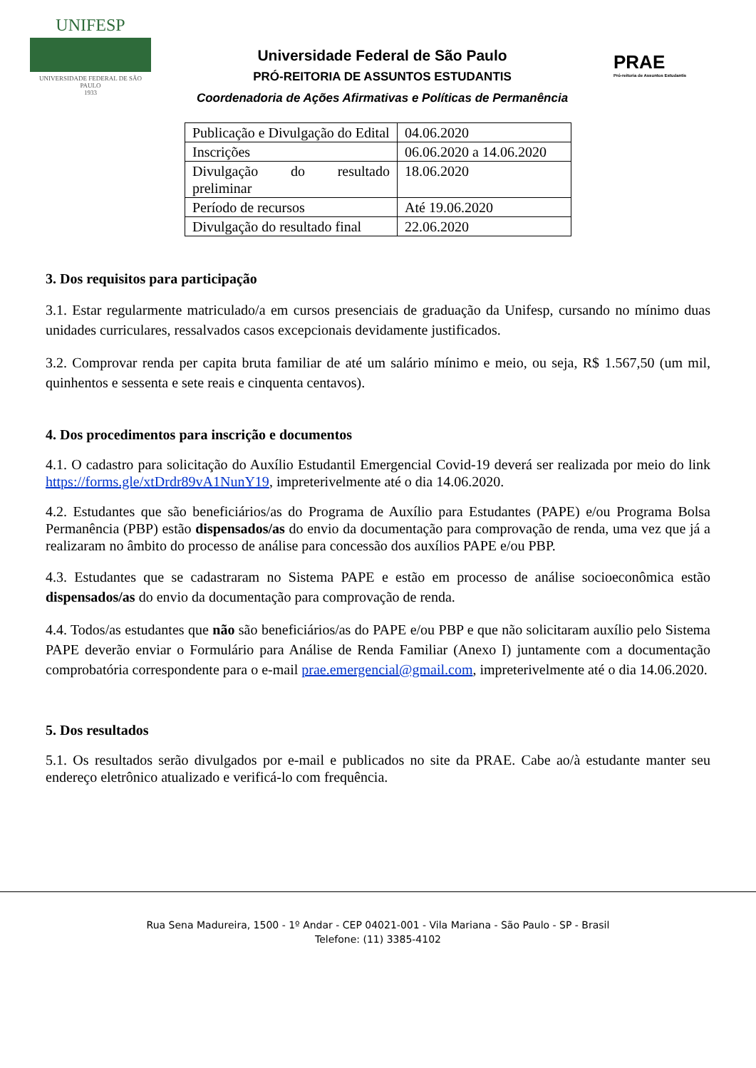UNIFESP
UNIVERSIDADE FEDERAL DE SÃO PAULO
1933
Universidade Federal de São Paulo
PRÓ-REITORIA DE ASSUNTOS ESTUDANTIS
Coordenadoria de Ações Afirmativas e Políticas de Permanência
PRAE
Pró-reitoria de Assuntos Estudantis
| Publicação e Divulgação do Edital | 04.06.2020 |
| Inscrições | 06.06.2020 a 14.06.2020 |
| Divulgação do resultado preliminar | 18.06.2020 |
| Período de recursos | Até 19.06.2020 |
| Divulgação do resultado final | 22.06.2020 |
3. Dos requisitos para participação
3.1. Estar regularmente matriculado/a em cursos presenciais de graduação da Unifesp, cursando no mínimo duas unidades curriculares, ressalvados casos excepcionais devidamente justificados.
3.2. Comprovar renda per capita bruta familiar de até um salário mínimo e meio, ou seja, R$ 1.567,50 (um mil, quinhentos e sessenta e sete reais e cinquenta centavos).
4. Dos procedimentos para inscrição e documentos
4.1. O cadastro para solicitação do Auxílio Estudantil Emergencial Covid-19 deverá ser realizada por meio do link https://forms.gle/xtDrdr89vA1NunY19, impreterivelmente até o dia 14.06.2020.
4.2. Estudantes que são beneficiários/as do Programa de Auxílio para Estudantes (PAPE) e/ou Programa Bolsa Permanência (PBP) estão dispensados/as do envio da documentação para comprovação de renda, uma vez que já a realizaram no âmbito do processo de análise para concessão dos auxílios PAPE e/ou PBP.
4.3. Estudantes que se cadastraram no Sistema PAPE e estão em processo de análise socioeconômica estão dispensados/as do envio da documentação para comprovação de renda.
4.4. Todos/as estudantes que não são beneficiários/as do PAPE e/ou PBP e que não solicitaram auxílio pelo Sistema PAPE deverão enviar o Formulário para Análise de Renda Familiar (Anexo I) juntamente com a documentação comprobatória correspondente para o e-mail prae.emergencial@gmail.com, impreterivelmente até o dia 14.06.2020.
5. Dos resultados
5.1. Os resultados serão divulgados por e-mail e publicados no site da PRAE. Cabe ao/à estudante manter seu endereço eletrônico atualizado e verificá-lo com frequência.
Rua Sena Madureira, 1500 - 1º Andar - CEP 04021-001 - Vila Mariana - São Paulo - SP - Brasil
Telefone: (11) 3385-4102